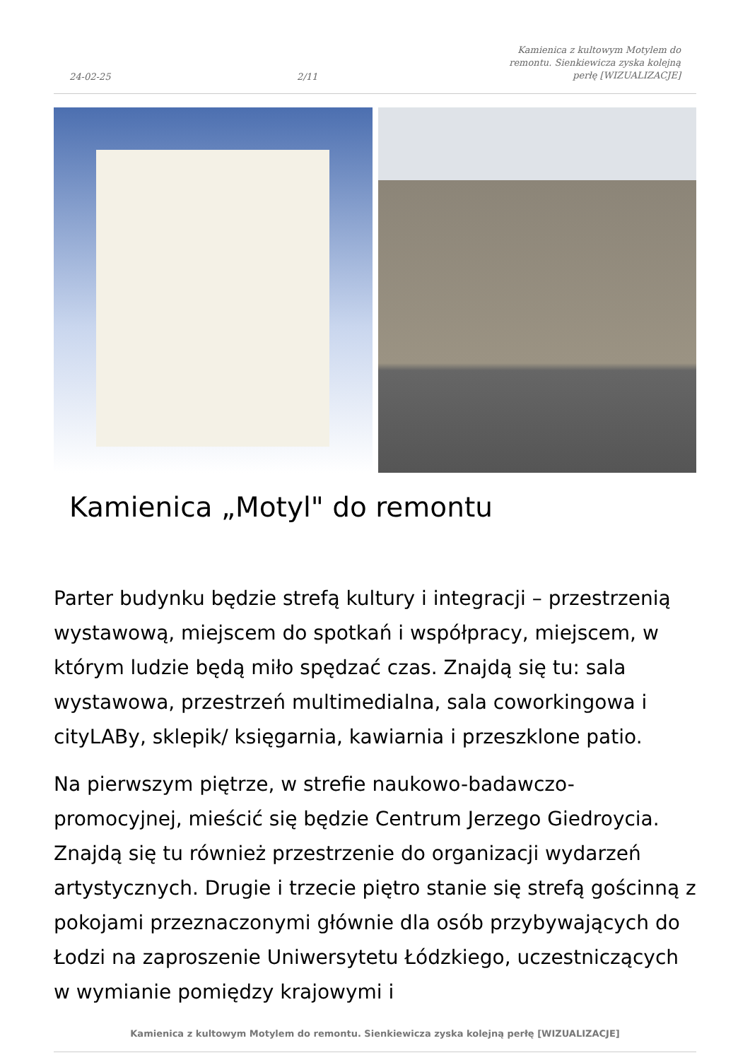24-02-25 2/11 Kamienica z kultowym Motylem do remontu. Sienkiewicza zyska kolejną perłę [WIZUALIZACJE]
Kamienica „Motyl" do remontu
Parter budynku będzie strefą kultury i integracji – przestrzenią wystawową, miejscem do spotkań i współpracy, miejscem, w którym ludzie będą miło spędzać czas. Znajdą się tu: sala wystawowa, przestrzeń multimedialna, sala coworkingowa i cityLABy, sklepik/ księgarnia, kawiarnia i przeszklone patio.
Na pierwszym piętrze, w strefie naukowo-badawczo-promocyjnej, mieścić się będzie Centrum Jerzego Giedroycia. Znajdą się tu również przestrzenie do organizacji wydarzeń artystycznych. Drugie i trzecie piętro stanie się strefą gościnną z pokojami przeznaczonymi głównie dla osób przybywających do Łodzi na zaproszenie Uniwersytetu Łódzkiego, uczestniczących w wymianie pomiędzy krajowymi i
Kamienica z kultowym Motylem do remontu. Sienkiewicza zyska kolejną perłę [WIZUALIZACJE]